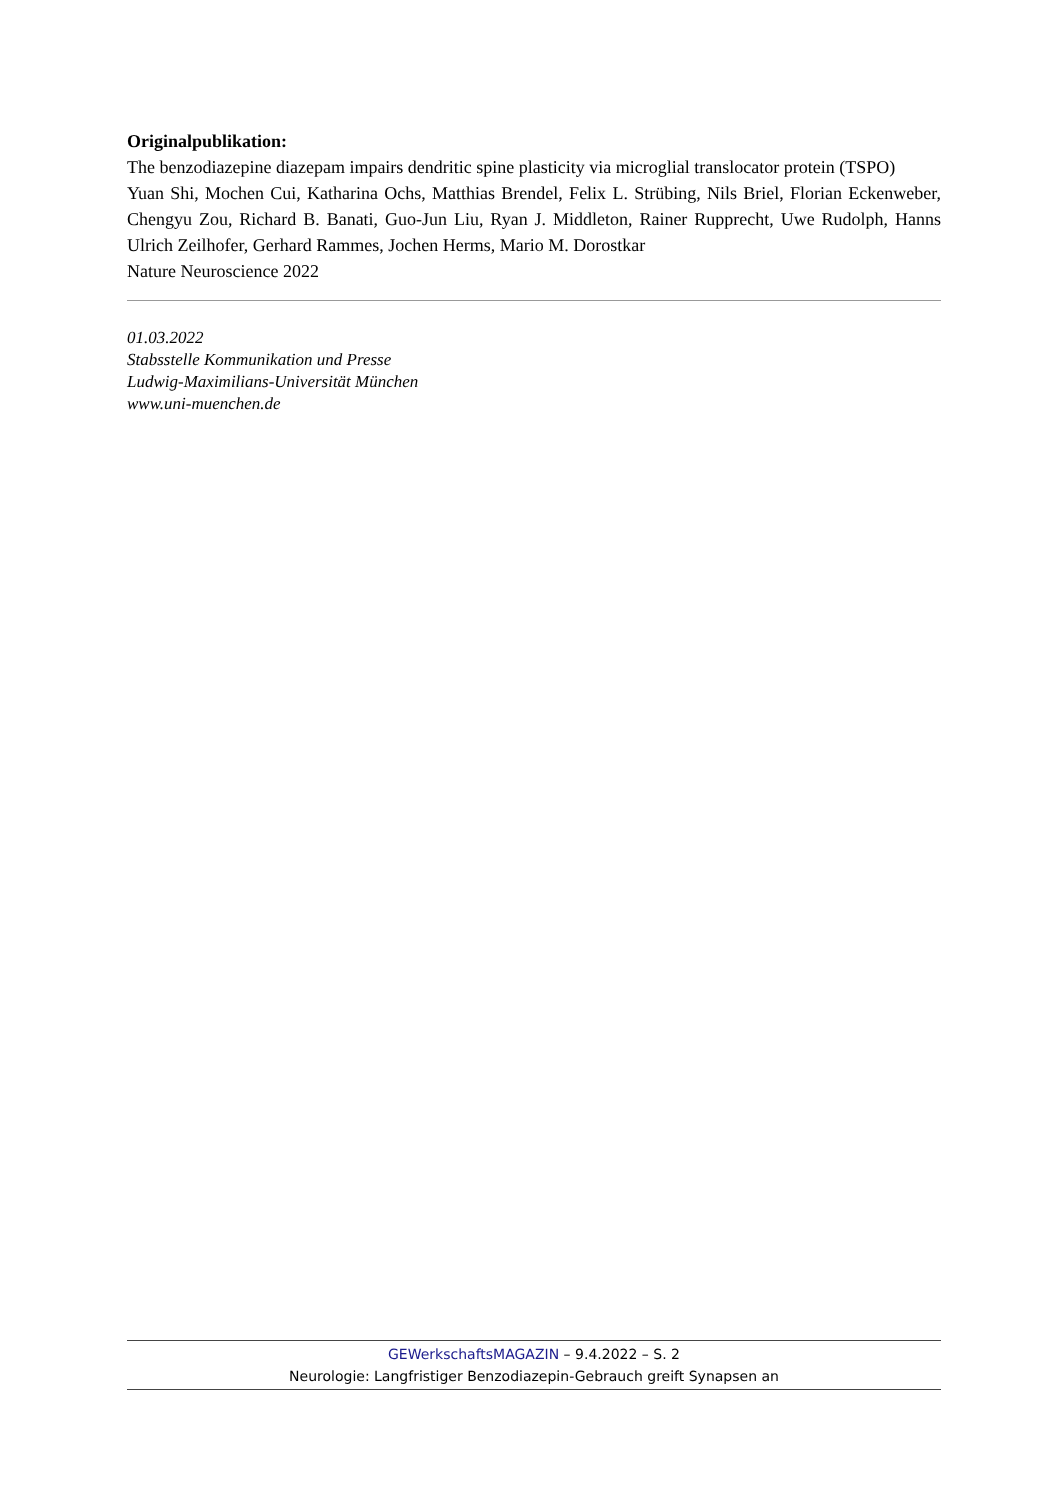Originalpublikation:
The benzodiazepine diazepam impairs dendritic spine plasticity via microglial translocator protein (TSPO)
Yuan Shi, Mochen Cui, Katharina Ochs, Matthias Brendel, Felix L. Strübing, Nils Briel, Florian Eckenweber, Chengyu Zou, Richard B. Banati, Guo-Jun Liu, Ryan J. Middleton, Rainer Rupprecht, Uwe Rudolph, Hanns Ulrich Zeilhofer, Gerhard Rammes, Jochen Herms, Mario M. Dorostkar
Nature Neuroscience 2022
01.03.2022
Stabsstelle Kommunikation und Presse
Ludwig-Maximilians-Universität München
www.uni-muenchen.de
GEWerkschaftsMAGAZIN – 9.4.2022 – S. 2
Neurologie: Langfristiger Benzodiazepin-Gebrauch greift Synapsen an